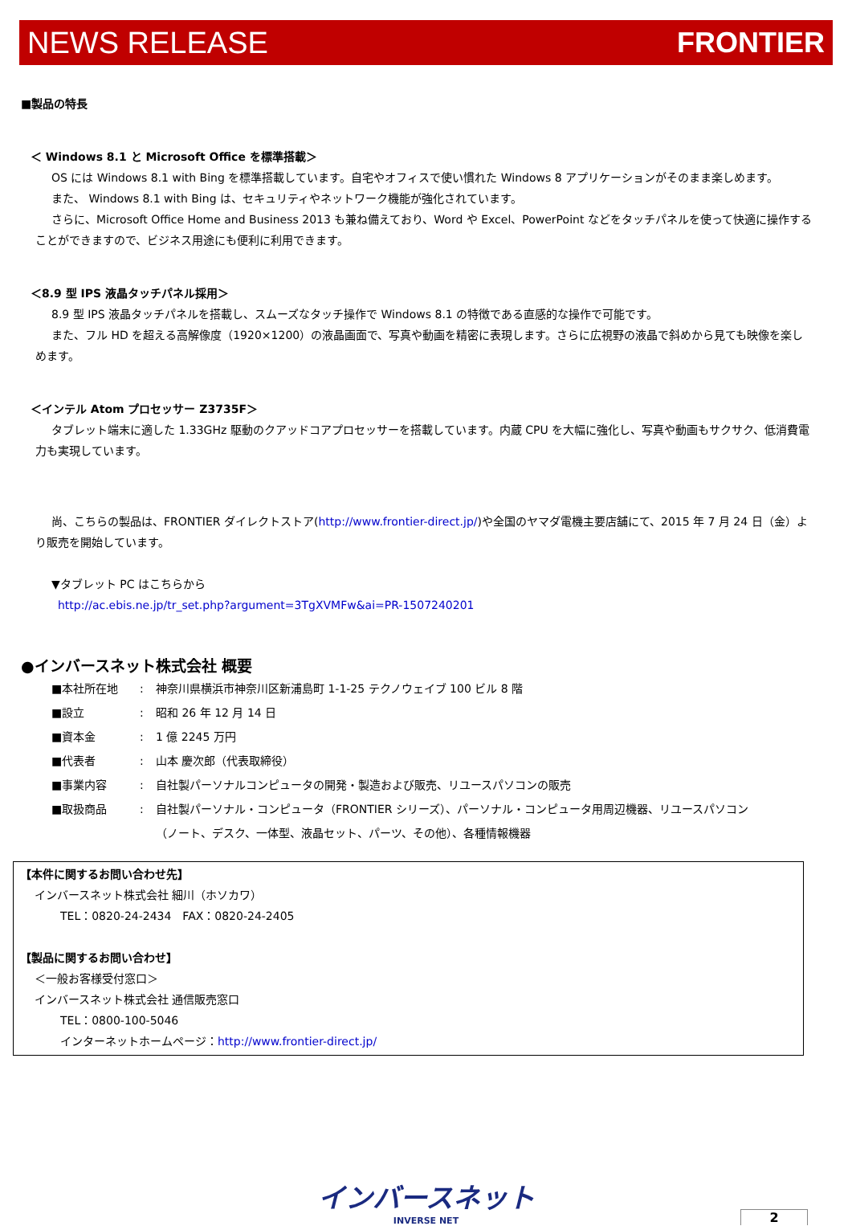NEWS RELEASE FRONTIER
■製品の特長
＜ Windows 8.1 と Microsoft Office を標準搭載＞
OS には Windows 8.1 with Bing を標準搭載しています。自宅やオフィスで使い慣れた Windows 8 アプリケーションがそのまま楽しめます。
また、 Windows 8.1 with Bing は、セキュリティやネットワーク機能が強化されています。
さらに、Microsoft Office Home and Business 2013 も兼ね備えており、Word や Excel、PowerPoint などをタッチパネルを使って快適に操作することができますので、ビジネス用途にも便利に利用できます。
＜8.9 型 IPS 液晶タッチパネル採用＞
8.9 型 IPS 液晶タッチパネルを搭載し、スムーズなタッチ操作で Windows 8.1 の特徴である直感的な操作で可能です。
また、フル HD を超える高解像度（1920×1200）の液晶画面で、写真や動画を精密に表現します。さらに広視野の液晶で斜めから見ても映像を楽しめます。
＜インテル Atom プロセッサー Z3735F＞
タブレット端末に適した 1.33GHz 駆動のクアッドコアプロセッサーを搭載しています。内蔵 CPU を大幅に強化し、写真や動画もサクサク、低消費電力も実現しています。
尚、こちらの製品は、FRONTIER ダイレクトストア(http://www.frontier-direct.jp/)や全国のヤマダ電機主要店舗にて、2015 年 7 月 24 日（金）より販売を開始しています。
▼タブレット PC はこちらから
http://ac.ebis.ne.jp/tr_set.php?argument=3TgXVMFw&ai=PR-1507240201
●インバースネット株式会社 概要
■本社所在地: 神奈川県横浜市神奈川区新浦島町 1-1-25 テクノウェイブ 100 ビル 8 階
■設立: 昭和 26 年 12 月 14 日
■資本金: 1 億 2245 万円
■代表者: 山本 慶次郎（代表取締役）
■事業内容: 自社製パーソナルコンピュータの開発・製造および販売、リユースパソコンの販売
■取扱商品: 自社製パーソナル・コンピュータ（FRONTIER シリーズ）、パーソナル・コンピュータ用周辺機器、リユースパソコン（ノート、デスク、一体型、液晶セット、パーツ、その他）、各種情報機器
【本件に関するお問い合わせ先】
インバースネット株式会社 細川（ホソカワ）
TEL：0820-24-2434　FAX：0820-24-2405
【製品に関するお問い合わせ】
＜一般お客様受付窓口＞
インバースネット株式会社 通信販売窓口
TEL：0800-100-5046
インターネットホームページ：http://www.frontier-direct.jp/
インバースネット
INVERSE NET
2